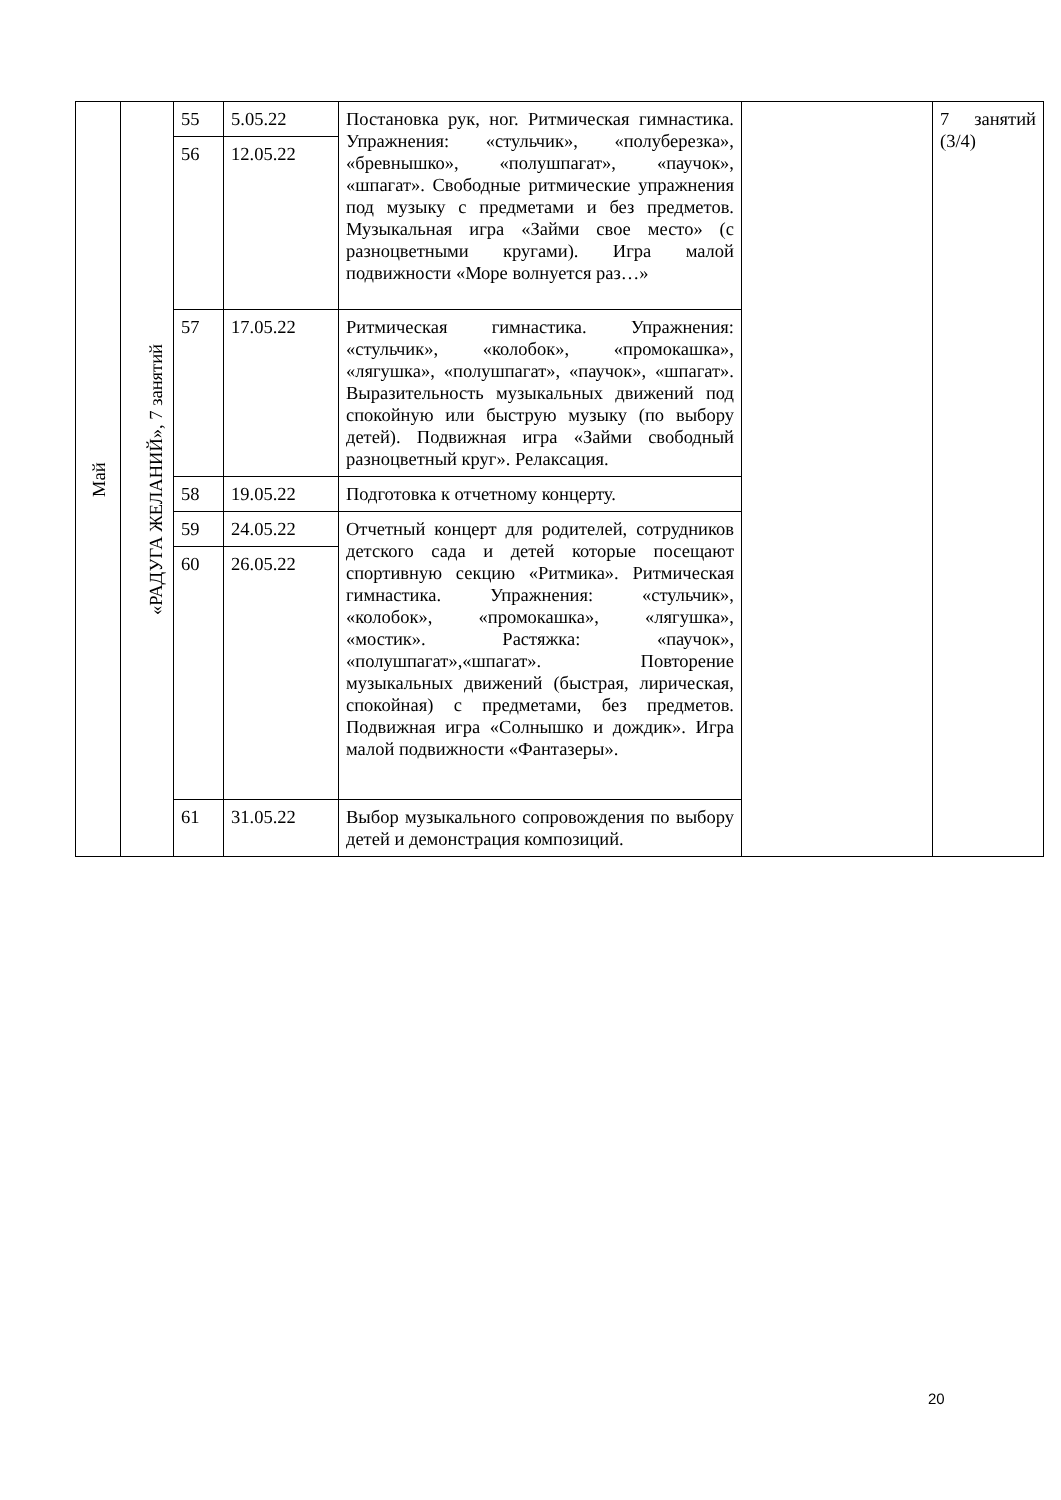| Май | «РАДУГА ЖЕЛАНИЙ», 7 занятий | 55 | 5.05.22 | Постановка рук, ног. Ритмическая гимнастика. Упражнения: «стульчик», «полуберезка», «бревнышко», «полушпагат», «паучок», «шпагат». Свободные ритмические упражнения под музыку с предметами и без предметов. Музыкальная игра «Займи свое место» (с разноцветными кругами). Игра малой подвижности «Море волнуется раз…» | | 7 занятий (3/4) |
| | | 56 | 12.05.22 | | | |
| | | 57 | 17.05.22 | Ритмическая гимнастика. Упражнения: «стульчик», «колобок», «промокашка», «лягушка», «полушпагат», «паучок», «шпагат». Выразительность музыкальных движений под спокойную или быструю музыку (по выбору детей). Подвижная игра «Займи свободный разноцветный круг». Релаксация. | | |
| | | 58 | 19.05.22 | Подготовка к отчетному концерту. | | |
| | | 59 | 24.05.22 | Отчетный концерт для родителей, сотрудников детского сада и детей которые посещают спортивную секцию «Ритмика». Ритмическая гимнастика. Упражнения: «стульчик», «колобок», «промокашка», «лягушка», «мостик». Растяжка: «паучок», «полушпагат»,«шпагат». Повторение музыкальных движений (быстрая, лирическая, спокойная) с предметами, без предметов. Подвижная игра «Солнышко и дождик». Игра малой подвижности «Фантазеры». | | |
| | | 60 | 26.05.22 | | | |
| | | 61 | 31.05.22 | Выбор музыкального сопровождения по выбору детей и демонстрация композиций. | | |
20